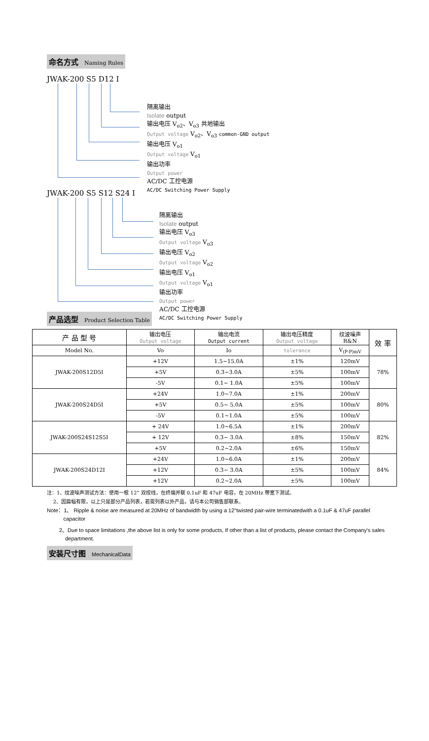命名方式 Naming Rules
JWAK-200 S5 D12 I
隔离输出
Isolate output
输出电压 V<sub>o2</sub>、V<sub>o3</sub> 共地输出
Output voltage V<sub>o2</sub>、V<sub>o3</sub> common-GND output
输出电压 V<sub>o1</sub>
Output voltage V<sub>o1</sub>
输出功率
Output power
AC/DC 工控电源
AC/DC Switching Power Supply
JWAK-200 S5 S12 S24 I
隔离输出
Isolate output
输出电压 V<sub>o3</sub>
Output voltage V<sub>o3</sub>
输出电压 V<sub>o2</sub>
Output voltage V<sub>o2</sub>
输出电压 V<sub>o1</sub>
Output voltage V<sub>o1</sub>
输出功率
Output power
AC/DC 工控电源
AC/DC Switching Power Supply
产品选型 Product Selection Table
| 产 品 型 号 | 输出电压 Output voltage | 输出电流 Output current | 输出电压精度 Output voltage | 纹波噪声 R&N | 效 率 |
| --- | --- | --- | --- | --- | --- |
| Model No. | Vo | Io | tolerance | V<sub>(P-P)mV</sub> | |
| JWAK-200S12D5I | +12V | 1.5~15.0A | ±1% | 120mV | 78% |
| | +5V | 0.3~3.0A | ±5% | 100mV | |
| | -5V | 0.1~ 1.0A | ±5% | 100mV | |
| JWAK-200S24D5I | +24V | 1.0~7.0A | ±1% | 200mV | 80% |
| | +5V | 0.5~ 5.0A | ±5% | 100mV | |
| | -5V | 0.1~1.0A | ±5% | 100mV | |
| JWAK-200S24S12S5I | + 24V | 1.0~6.5A | ±1% | 200mV | 82% |
| | + 12V | 0.3~ 3.0A | ±8% | 150mV | |
| | +5V | 0.2~2.0A | ±6% | 150mV | |
| JWAK-200S24D12I | +24V | 1.0~6.0A | ±1% | 200mV | 84% |
| | +12V | 0.3~ 3.0A | ±5% | 100mV | |
| | +12V | 0.2~2.0A | ±5% | 100mV | |
注：1、纹波噪声测试方法：使用一根 12” 双绞线，在终端并联 0.1uF 和 47uF 电容，在 20MHz 带宽下测试。
2、因篇幅有限，以上只是部分产品列表，若需列表以外产品，请与本公司销售部联系。
Note：1、 Ripple & noise are measured at 20MHz of bandwidth by using a 12"twisted pair-wire terminatedwith a 0.1uF & 47uF parallel
capacitor
2、Due to space limitations ,the above list is only for some products, If other than a list of products, please contact the Company's sales
department.
安装尺寸图 MechanicalData